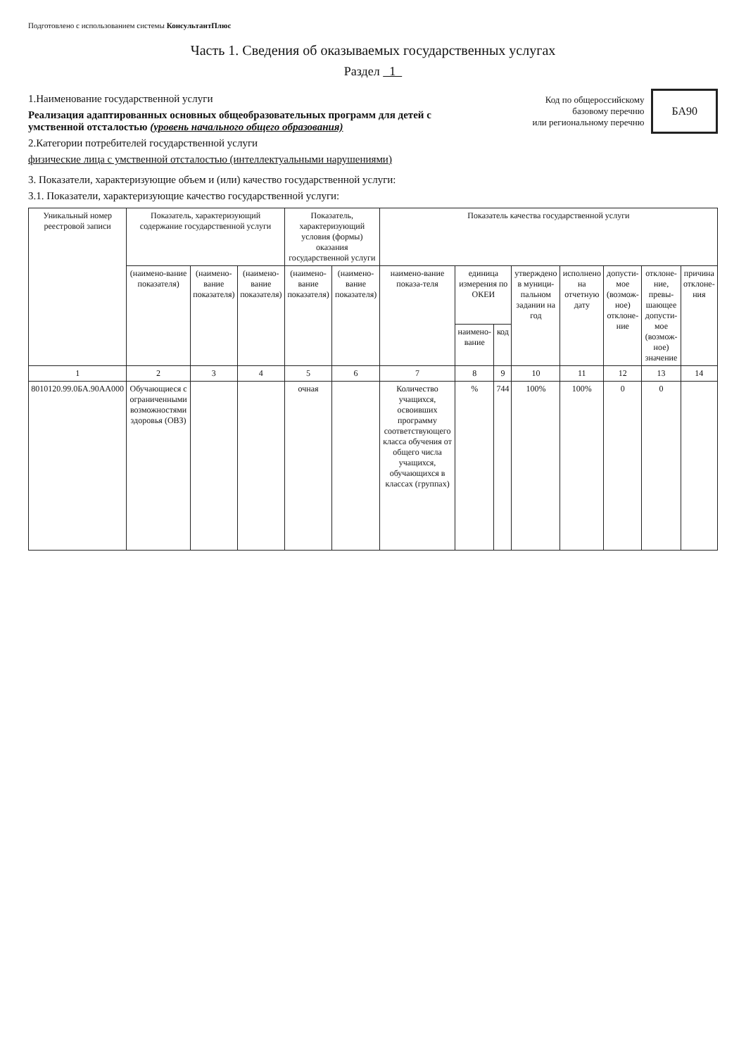Подготовлено с использованием системы КонсультантПлюс
Часть 1. Сведения об оказываемых государственных услугах
Раздел 1
1.Наименование государственной услуги
Реализация адаптированных основных общеобразовательных программ для детей с умственной отсталостью (уровень начального общего образования)
2.Категории потребителей государственной услуги
физические лица с умственной отсталостью (интеллектуальными нарушениями)
Код по общероссийскому
базовому перечню
или региональному перечню
БА90
3. Показатели, характеризующие объем и (или) качество государственной услуги:
3.1. Показатели, характеризующие качество государственной услуги:
| Уникальный номер реестровой записи | Показатель, характеризующий содержание государственной услуги | | | Показатель, характеризующий условия (формы) оказания государственной услуги | | Показатель качества государственной услуги | | | | | | | |
| --- | --- | --- | --- | --- | --- | --- | --- | --- | --- | --- | --- | --- | --- |
| | (наимено-вание показателя) | (наимено-вание показателя) | (наимено-вание показателя) | (наимено-вание показателя) | (наимено-вание показателя) | наимено-вание показа-теля | единица измерения по ОКЕИ | | утверждено в муници-пальном задании на год | исполнено на отчетную дату | допусти-мое (возмож-ное) отклоне-ние | отклоне-ние, превы-шающее допусти-мое (возмож-ное) значение | причина отклоне-ния |
| | | | | | | | наимено-вание | код | | | | | |
| 1 | 2 | 3 | 4 | 5 | 6 | 7 | 8 | 9 | 10 | 11 | 12 | 13 | 14 |
| 8010120.99.0БА.90АА000 | Обучающиеся с ограниченными возможностями здоровья (ОВЗ) | | | очная | | Количество учащихся, освоивших программу соответствующего класса обучения от общего числа учащихся, обучающихся в классах (группах) | % | 744 | 100% | 100% | 0 | 0 | |